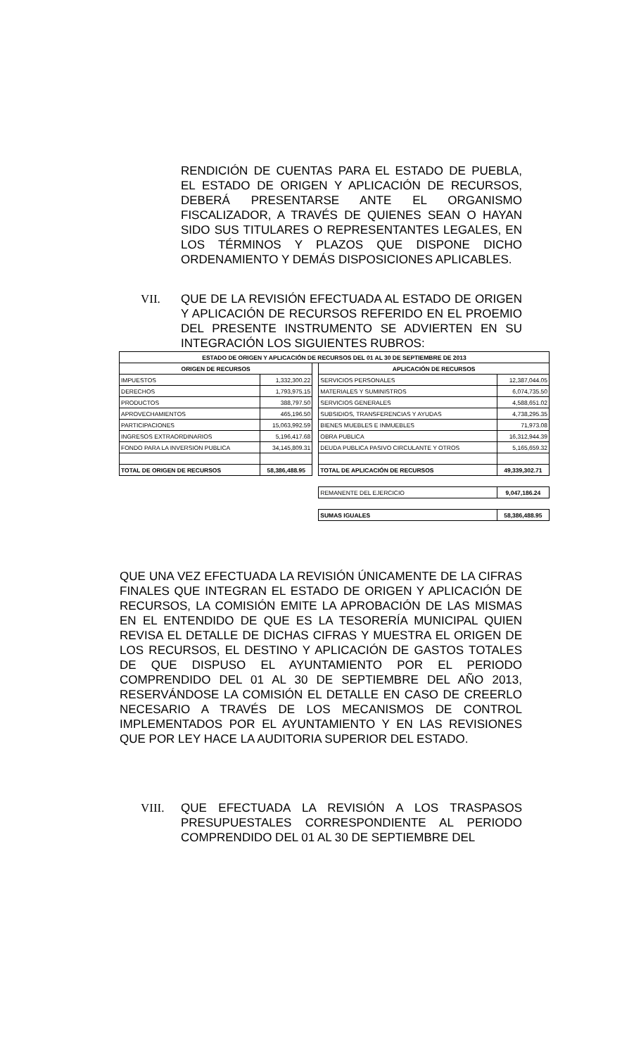RENDICIÓN DE CUENTAS PARA EL ESTADO DE PUEBLA, EL ESTADO DE ORIGEN Y APLICACIÓN DE RECURSOS, DEBERÁ PRESENTARSE ANTE EL ORGANISMO FISCALIZADOR, A TRAVÉS DE QUIENES SEAN O HAYAN SIDO SUS TITULARES O REPRESENTANTES LEGALES, EN LOS TÉRMINOS Y PLAZOS QUE DISPONE DICHO ORDENAMIENTO Y DEMÁS DISPOSICIONES APLICABLES.
VII. QUE DE LA REVISIÓN EFECTUADA AL ESTADO DE ORIGEN Y APLICACIÓN DE RECURSOS REFERIDO EN EL PROEMIO DEL PRESENTE INSTRUMENTO SE ADVIERTEN EN SU INTEGRACIÓN LOS SIGUIENTES RUBROS:
| ESTADO DE ORIGEN Y APLICACIÓN DE RECURSOS DEL 01 AL 30 DE SEPTIEMBRE DE 2013 | | | | |
| --- | --- | --- | --- | --- |
| ORIGEN DE RECURSOS | | | APLICACIÓN DE RECURSOS | |
| IMPUESTOS | 1,332,300.22 | | SERVICIOS PERSONALES | 12,387,044.05 |
| DERECHOS | 1,793,975.15 | | MATERIALES Y SUMINISTROS | 6,074,735.50 |
| PRODUCTOS | 388,797.50 | | SERVICIOS GENERALES | 4,588,651.02 |
| APROVECHAMIENTOS | 465,196.50 | | SUBSIDIOS, TRANSFERENCIAS Y AYUDAS | 4,738,295.35 |
| PARTICIPACIONES | 15,063,992.59 | | BIENES MUEBLES E INMUEBLES | 71,973.08 |
| INGRESOS EXTRAORDINARIOS | 5,196,417.68 | | OBRA PUBLICA | 16,312,944.39 |
| FONDO PARA LA INVERSION PUBLICA | 34,145,809.31 | | DEUDA PUBLICA PASIVO CIRCULANTE Y OTROS | 5,165,659.32 |
| TOTAL DE ORIGEN DE RECURSOS | 58,386,488.95 | | TOTAL DE APLICACIÓN DE RECURSOS | 49,339,302.71 |
| | | | REMANENTE DEL EJERCICIO | 9,047,186.24 |
| | | | SUMAS IGUALES | 58,386,488.95 |
QUE UNA VEZ EFECTUADA LA REVISIÓN ÚNICAMENTE DE LA CIFRAS FINALES QUE INTEGRAN EL ESTADO DE ORIGEN Y APLICACIÓN DE RECURSOS, LA COMISIÓN EMITE LA APROBACIÓN DE LAS MISMAS EN EL ENTENDIDO DE QUE ES LA TESORERÍA MUNICIPAL QUIEN REVISA EL DETALLE DE DICHAS CIFRAS Y MUESTRA EL ORIGEN DE LOS RECURSOS, EL DESTINO Y APLICACIÓN DE GASTOS TOTALES DE QUE DISPUSO EL AYUNTAMIENTO POR EL PERIODO COMPRENDIDO DEL 01 AL 30 DE SEPTIEMBRE DEL AÑO 2013, RESERVÁNDOSE LA COMISIÓN EL DETALLE EN CASO DE CREERLO NECESARIO A TRAVÉS DE LOS MECANISMOS DE CONTROL IMPLEMENTADOS POR EL AYUNTAMIENTO Y EN LAS REVISIONES QUE POR LEY HACE LA AUDITORIA SUPERIOR DEL ESTADO.
VIII. QUE EFECTUADA LA REVISIÓN A LOS TRASPASOS PRESUPUESTALES CORRESPONDIENTE AL PERIODO COMPRENDIDO DEL 01 AL 30 DE SEPTIEMBRE DEL